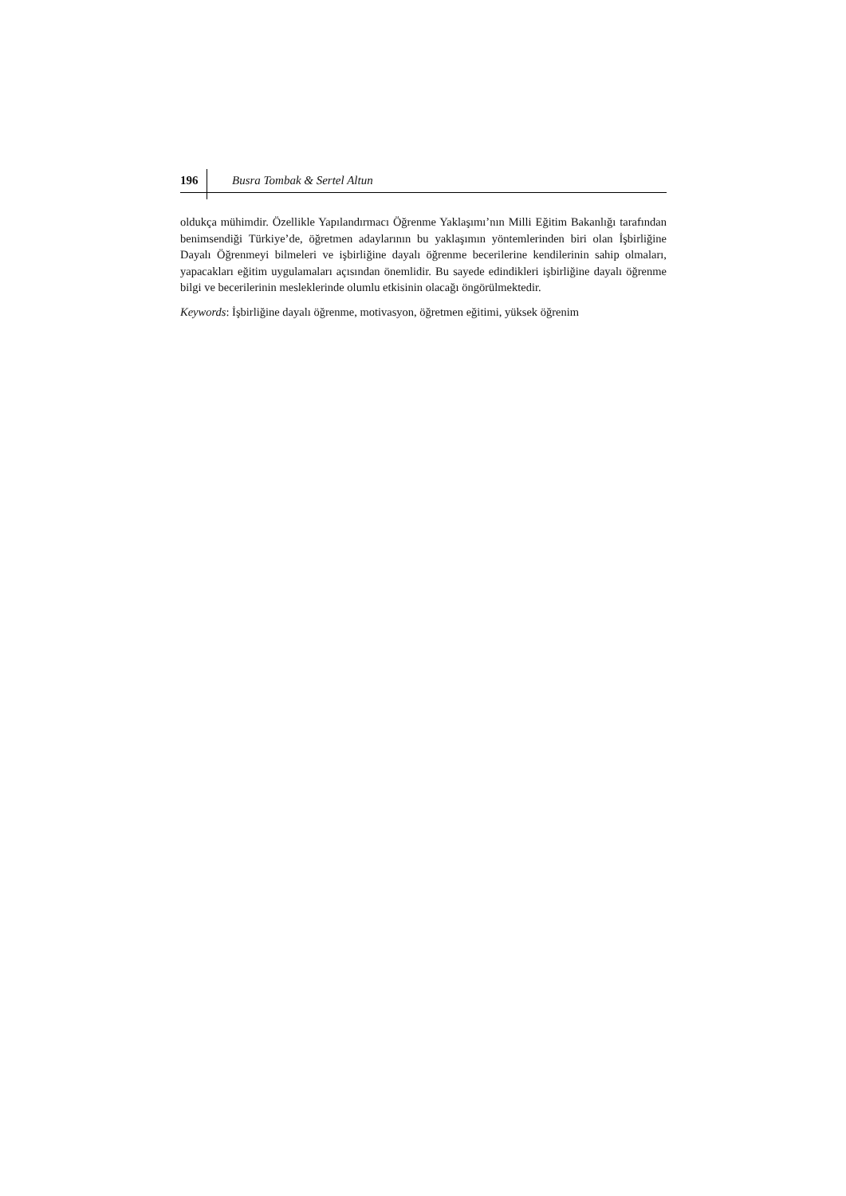196 Busra Tombak & Sertel Altun
oldukça mühimdir. Özellikle Yapılandırmacı Öğrenme Yaklaşımı’nın Milli Eğitim Bakanlığı tarafından benimsendiği Türkiye’de, öğretmen adaylarının bu yaklaşımın yöntemlerinden biri olan İşbirliğine Dayalı Öğrenmeyi bilmeleri ve işbirliğine dayalı öğrenme becerilerine kendilerinin sahip olmaları, yapacakları eğitim uygulamaları açısından önemlidir. Bu sayede edindikleri işbirliğine dayalı öğrenme bilgi ve becerilerinin mesleklerinde olumlu etkisinin olacağı öngörülmektedir.
Keywords: İşbirliğine dayalı öğrenme, motivasyon, öğretmen eğitimi, yüksek öğrenim